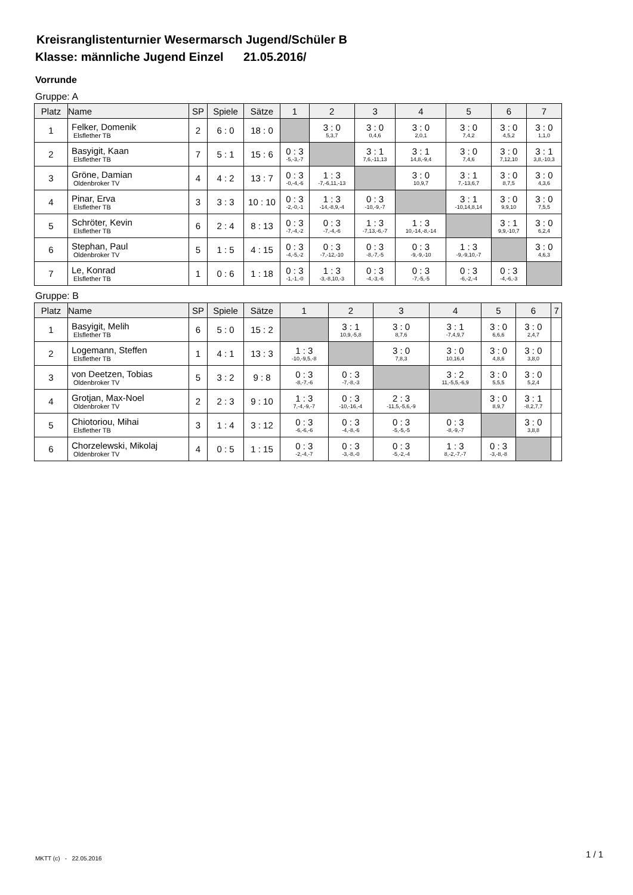Kreisranglistenturnier Wesermarsch Jugend/Schüler B
Klasse: männliche Jugend Einzel 21.05.2016/
Vorrunde
Gruppe: A
| Platz | Name | SP | Spiele | Sätze | 1 | 2 | 3 | 4 | 5 | 6 | 7 |
| --- | --- | --- | --- | --- | --- | --- | --- | --- | --- | --- | --- |
| 1 | Felker, Domenik Elsflether TB | 2 | 6 : 0 | 18 : 0 | | 3 : 0 5,3,7 | 3 : 0 0,4,6 | 3 : 0 2,0,1 | 3 : 0 7,4,2 | 3 : 0 4,5,2 | 3 : 0 1,1,0 |
| 2 | Basyigit, Kaan Elsflether TB | 7 | 5 : 1 | 15 : 6 | 0 : 3 -5,-3,-7 | | 3 : 1 7,6,-11,13 | 3 : 1 14,8,-9,4 | 3 : 0 7,4,6 | 3 : 0 7,12,10 | 3 : 1 3,8,-10,3 |
| 3 | Gröne, Damian Oldenbroker TV | 4 | 4 : 2 | 13 : 7 | 0 : 3 -0,-4,-6 | 1 : 3 -7,-6,11,-13 | | 3 : 0 10,9,7 | 3 : 1 7,-13,6,7 | 3 : 0 8,7,5 | 3 : 0 4,3,6 |
| 4 | Pinar, Erva Elsflether TB | 3 | 3 : 3 | 10 : 10 | 0 : 3 -2,-0,-1 | 1 : 3 -14,-8,9,-4 | 0 : 3 -10,-9,-7 | | 3 : 1 -10,14,8,14 | 3 : 0 9,9,10 | 3 : 0 7,5,5 |
| 5 | Schröter, Kevin Elsflether TB | 6 | 2 : 4 | 8 : 13 | 0 : 3 -7,-4,-2 | 0 : 3 -7,-4,-6 | 1 : 3 -7,13,-6,-7 | 1 : 3 10,-14,-8,-14 | | 3 : 1 9,9,-10,7 | 3 : 0 6,2,4 |
| 6 | Stephan, Paul Oldenbroker TV | 5 | 1 : 5 | 4 : 15 | 0 : 3 -4,-5,-2 | 0 : 3 -7,-12,-10 | 0 : 3 -8,-7,-5 | 0 : 3 -9,-9,-10 | 1 : 3 -9,-9,10,-7 | | 3 : 0 4,6,3 |
| 7 | Le, Konrad Elsflether TB | 1 | 0 : 6 | 1 : 18 | 0 : 3 -1,-1,-0 | 1 : 3 -3,-8,10,-3 | 0 : 3 -4,-3,-6 | 0 : 3 -7,-5,-5 | 0 : 3 -6,-2,-4 | 0 : 3 -4,-6,-3 | |
Gruppe: B
| Platz | Name | SP | Spiele | Sätze | 1 | 2 | 3 | 4 | 5 | 6 | 7 |
| --- | --- | --- | --- | --- | --- | --- | --- | --- | --- | --- | --- |
| 1 | Basyigit, Melih Elsflether TB | 6 | 5 : 0 | 15 : 2 | | 3 : 1 10,9,-5,8 | 3 : 0 8,7,6 | 3 : 1 -7,4,9,7 | 3 : 0 6,6,6 | 3 : 0 2,4,7 | |
| 2 | Logemann, Steffen Elsflether TB | 1 | 4 : 1 | 13 : 3 | 1 : 3 -10,-9,5,-8 | | 3 : 0 7,8,3 | 3 : 0 10,16,4 | 3 : 0 4,8,6 | 3 : 0 3,8,0 | |
| 3 | von Deetzen, Tobias Oldenbroker TV | 5 | 3 : 2 | 9 : 8 | 0 : 3 -8,-7,-6 | 0 : 3 -7,-8,-3 | | 3 : 2 11,-5,5,-6,9 | 3 : 0 5,5,5 | 3 : 0 5,2,4 | |
| 4 | Grotjan, Max-Noel Oldenbroker TV | 2 | 2 : 3 | 9 : 10 | 1 : 3 7,-4,-9,-7 | 0 : 3 -10,-16,-4 | 2 : 3 -11,5,-5,6,-9 | | 3 : 0 8,9,7 | 3 : 1 -8,2,7,7 | |
| 5 | Chiotoriou, Mihai Elsflether TB | 3 | 1 : 4 | 3 : 12 | 0 : 3 -6,-6,-6 | 0 : 3 -4,-8,-6 | 0 : 3 -5,-5,-5 | 0 : 3 -8,-9,-7 | | 3 : 0 3,8,8 | |
| 6 | Chorzelewski, Mikolaj Oldenbroker TV | 4 | 0 : 5 | 1 : 15 | 0 : 3 -2,-4,-7 | 0 : 3 -3,-8,-0 | 0 : 3 -5,-2,-4 | 1 : 3 8,-2,-7,-7 | 0 : 3 -3,-8,-8 | | |
MKTT (c) - 22.05.2016 1 / 1